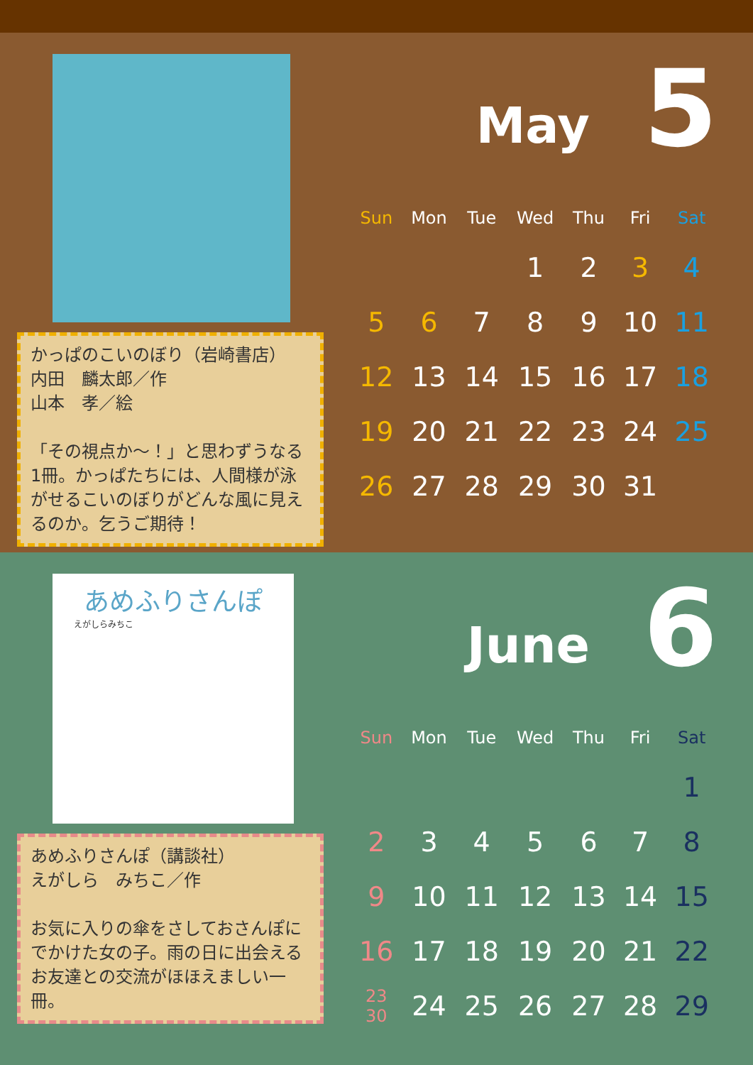かっぱのこいのぼり（岩崎書店）
内田　麟太郎／作
山本　孝／絵
「その視点か～！」と思わずうなる1冊。かっぱたちには、人間様が泳がせるこいのぼりがどんな風に見えるのか。乞うご期待！
May 5
| Sun | Mon | Tue | Wed | Thu | Fri | Sat |
| --- | --- | --- | --- | --- | --- | --- |
| | | | 1 | 2 | 3 | 4 |
| 5 | 6 | 7 | 8 | 9 | 10 | 11 |
| 12 | 13 | 14 | 15 | 16 | 17 | 18 |
| 19 | 20 | 21 | 22 | 23 | 24 | 25 |
| 26 | 27 | 28 | 29 | 30 | 31 | |
あめふりさんぽ
えがしらみちこ
あめふりさんぽ（講談社）
えがしら　みちこ／作
お気に入りの傘をさしておさんぽにでかけた女の子。雨の日に出会えるお友達との交流がほほえましい一冊。
June 6
| Sun | Mon | Tue | Wed | Thu | Fri | Sat |
| --- | --- | --- | --- | --- | --- | --- |
| | | | | | | 1 |
| 2 | 3 | 4 | 5 | 6 | 7 | 8 |
| 9 | 10 | 11 | 12 | 13 | 14 | 15 |
| 16 | 17 | 18 | 19 | 20 | 21 | 22 |
| 23 30 | 24 | 25 | 26 | 27 | 28 | 29 |